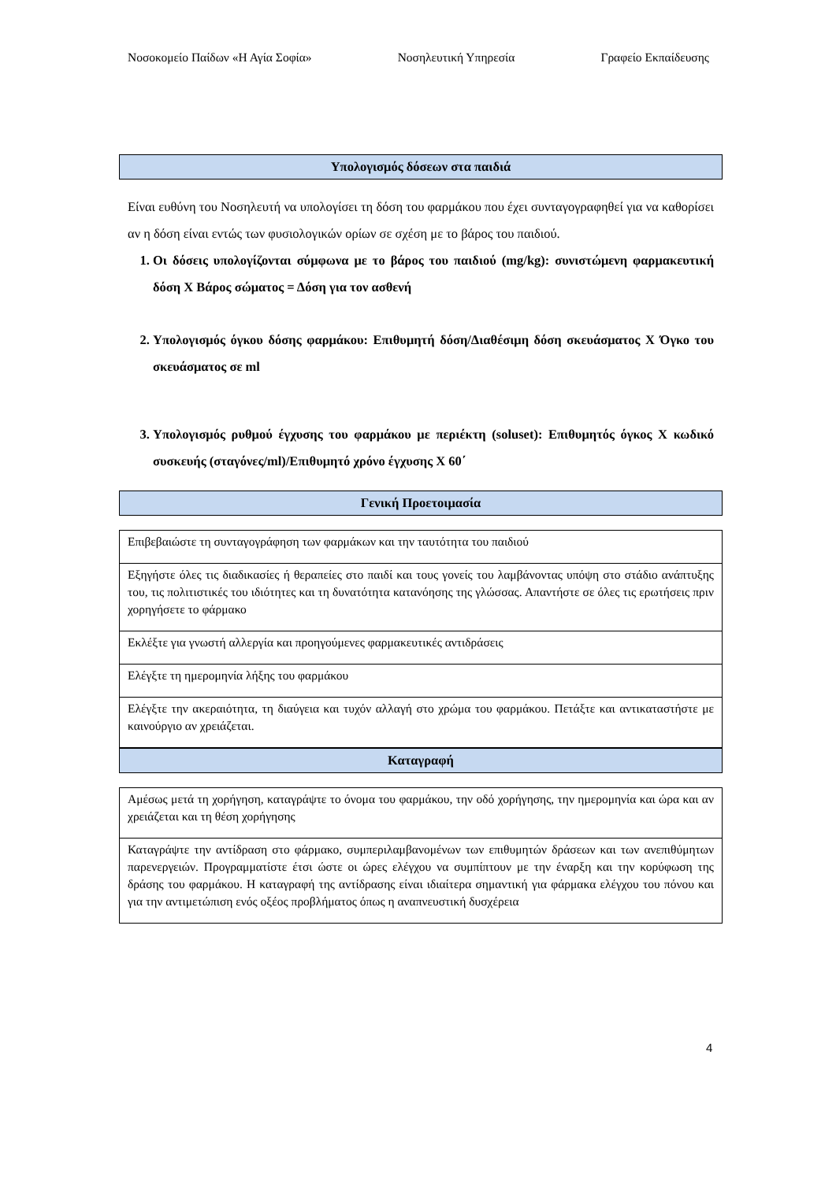Νοσοκομείο Παίδων «Η Αγία Σοφία» Νοσηλευτική Υπηρεσία Γραφείο Εκπαίδευσης
Υπολογισμός δόσεων στα παιδιά
Είναι ευθύνη του Νοσηλευτή να υπολογίσει τη δόση του φαρμάκου που έχει συνταγογραφηθεί για να καθορίσει αν η δόση είναι εντώς των φυσιολογικών ορίων σε σχέση με το βάρος του παιδιού.
1. Οι δόσεις υπολογίζονται σύμφωνα με το βάρος του παιδιού (mg/kg): συνιστώμενη φαρμακευτική δόση Χ Βάρος σώματος = Δόση για τον ασθενή
2. Υπολογισμός όγκου δόσης φαρμάκου: Επιθυμητή δόση/Διαθέσιμη δόση σκευάσματος Χ Όγκο του σκευάσματος σε ml
3. Υπολογισμός ρυθμού έγχυσης του φαρμάκου με περιέκτη (soluset): Επιθυμητός όγκος Χ κωδικό συσκευής (σταγόνες/ml)/Επιθυμητό χρόνο έγχυσης Χ 60΄
Γενική Προετοιμασία
| Επιβεβαιώστε τη συνταγογράφηση των φαρμάκων και την ταυτότητα του παιδιού |
| Εξηγήστε όλες τις διαδικασίες ή θεραπείες στο παιδί και τους γονείς του λαμβάνοντας υπόψη στο στάδιο ανάπτυξης του, τις πολιτιστικές του ιδιότητες και τη δυνατότητα κατανόησης της γλώσσας. Απαντήστε σε όλες τις ερωτήσεις πριν χορηγήσετε το φάρμακο |
| Εκλέξτε για γνωστή αλλεργία και προηγούμενες φαρμακευτικές αντιδράσεις |
| Ελέγξτε τη ημερομηνία λήξης του φαρμάκου |
| Ελέγξτε την ακεραιότητα, τη διαύγεια και τυχόν αλλαγή στο χρώμα του φαρμάκου. Πετάξτε και αντικαταστήστε με καινούργιο αν χρειάζεται. |
Καταγραφή
| Αμέσως μετά τη χορήγηση, καταγράψτε το όνομα του φαρμάκου, την οδό χορήγησης, την ημερομηνία και ώρα και αν χρειάζεται και τη θέση χορήγησης |
| Καταγράψτε την αντίδραση στο φάρμακο, συμπεριλαμβανομένων των επιθυμητών δράσεων και των ανεπιθύμητων παρενεργειών. Προγραμματίστε έτσι ώστε οι ώρες ελέγχου να συμπίπτουν με την έναρξη και την κορύφωση της δράσης του φαρμάκου. Η καταγραφή της αντίδρασης είναι ιδιαίτερα σημαντική για φάρμακα ελέγχου του πόνου και για την αντιμετώπιση ενός οξέος προβλήματος όπως η αναπνευστική δυσχέρεια |
4